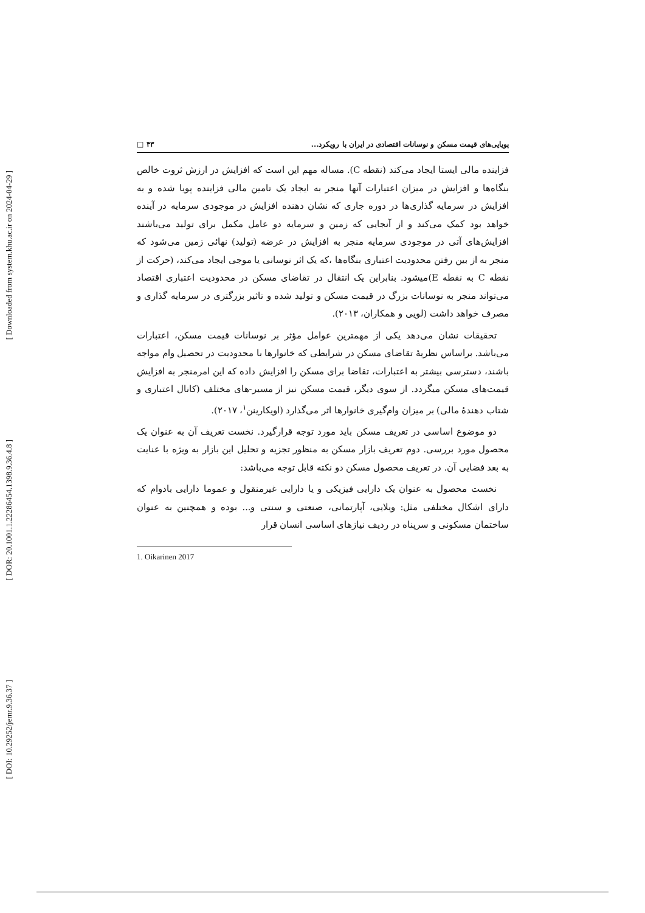[ Downloaded from system.khu.ac.ir on 2024-04-29 ]
[ DOR: 20.1001.1.22286454.1398.9.36.4.8 ]
[ DOI: 10.29252/jemr.9.36.37 ]
پویایی‌های قیمت مسکن و نوسانات اقتصادی در ایران با رویکرد... ۴۳ □
فزاینده مالی ایستا ایجاد می‌کند (نقطه C). مساله مهم این است که افزایش در ارزش ثروت خالص بنگاه‌ها و افزایش در میزان اعتبارات آنها منجر به ایجاد یک تامین مالی فزاینده پویا شده و به افزایش در سرمایه گذاری‌ها در دوره جاری که نشان دهنده افزایش در موجودی سرمایه در آینده خواهد بود کمک می‌کند و از آنجایی که زمین و سرمایه دو عامل مکمل برای تولید می‌باشند افزایش‌های آتی در موجودی سرمایه منجر به افزایش در عرضه (تولید) نهائی زمین می‌شود که منجر به از بین رفتن محدودیت اعتباری بنگاه‌ها ،که یک اثر نوسانی یا موجی ایجاد می‌کند، (حرکت از نقطه C به نقطه E)میشود. بنابراین یک انتقال در تقاضای مسکن در محدودیت اعتباری اقتصاد می‌تواند منجر به نوسانات بزرگ در قیمت مسکن و تولید شده و تاثیر بزرگتری در سرمایه گذاری و مصرف خواهد داشت (لویی و همکاران، ۲۰۱۳).
تحقیقات نشان می‌دهد یکی از مهمترین عوامل مؤثر بر نوسانات قیمت مسکن، اعتبارات می‌باشد. براساس نظریهٔ تقاضای مسکن در شرایطی که خانوارها با محدودیت در تحصیل وام مواجه باشند، دسترسی بیشتر به اعتبارات، تقاضا برای مسکن را افزایش داده که این امرمنجر به افزایش قیمت‌های مسکن میگردد. از سوی دیگر، قیمت مسکن نیز از مسیر-های مختلف (کانال اعتباری و شتاب دهندهٔ مالی) بر میزان وام‌گیری خانوارها اثر می‌گذارد (اویکارینن<sup>۱</sup>، ۲۰۱۷).
دو موضوع اساسی در تعریف مسکن باید مورد توجه قرارگیرد. نخست تعریف آن به عنوان یک محصول مورد بررسی. دوم تعریف بازار مسکن به منظور تجزیه و تحلیل این بازار به ویژه با عنایت به بعد فضایی آن. در تعریف محصول مسکن دو نکته قابل توجه می‌باشد:
نخست محصول به عنوان یک دارایی فیزیکی و یا دارایی غیرمنقول و عموما دارایی بادوام که دارای اشکال مختلفی مثل: ویلایی، آپارتمانی، صنعتی و سنتی و... بوده و همچنین به عنوان ساختمان مسکونی و سرپناه در ردیف نیازهای اساسی انسان قرار
1. Oikarinen 2017